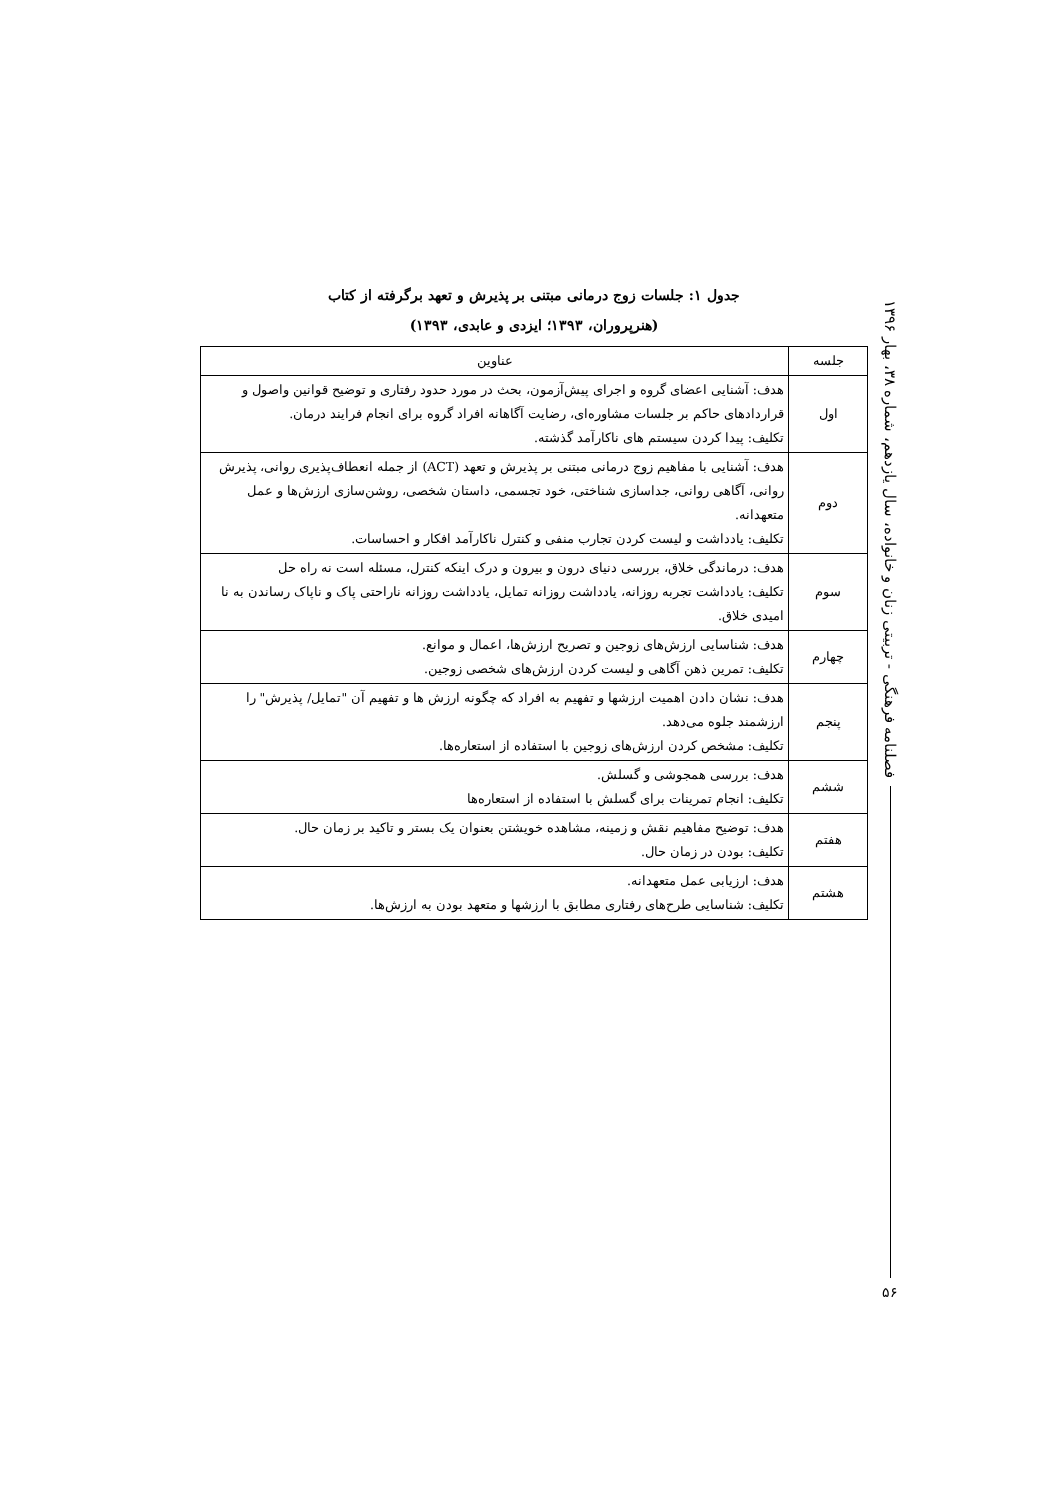جدول ۱: جلسات زوج درمانی مبتنی بر پذیرش و تعهد برگرفته از کتاب
(هنرپروران، ۱۳۹۳؛ ایزدی و عابدی، ۱۳۹۳)
| جلسه | عناوین |
| --- | --- |
| اول | هدف: آشنایی اعضای گروه و اجرای پیش‌آزمون، بحث در مورد حدود رفتاری و توضیح قوانین واصول و قراردادهای حاکم بر جلسات مشاوره‌ای، رضایت آگاهانه افراد گروه برای انجام فرایند درمان. تکلیف: پیدا کردن سیستم های ناکارآمد گذشته. |
| دوم | هدف: آشنایی با مفاهیم زوج درمانی مبتنی بر پذیرش و تعهد (ACT) از جمله انعطاف‌پذیری روانی، پذیرش روانی، آگاهی روانی، جداسازی شناختی، خود تجسمی، داستان شخصی، روشن‌سازی ارزش‌ها و عمل متعهدانه. تکلیف: یادداشت و لیست کردن تجارب منفی و کنترل ناکارآمد افکار و احساسات. |
| سوم | هدف: درماندگی خلاق، بررسی دنیای درون و بیرون و درک اینکه کنترل، مسئله است نه راه حل تکلیف: یادداشت تجربه روزانه، یادداشت روزانه تمایل، یادداشت روزانه ناراحتی پاک و ناپاک رساندن به نا امیدی خلاق. |
| چهارم | هدف: شناسایی ارزش‌های زوجین و تصریح ارزش‌ها، اعمال و موانع. تکلیف: تمرین ذهن آگاهی و لیست کردن ارزش‌های شخصی زوجین. |
| پنجم | هدف: نشان دادن اهمیت ارزشها و تفهیم به افراد که چگونه ارزش ها و تفهیم آن "تمایل/ پذیرش" را ارزشمند جلوه می‌دهد. تکلیف: مشخص کردن ارزش‌های زوجین با استفاده از استعاره‌ها. |
| ششم | هدف: بررسی همجوشی و گسلش. تکلیف: انجام تمرینات برای گسلش با استفاده از استعاره‌ها |
| هفتم | هدف: توضیح مفاهیم نقش و زمینه، مشاهده خویشتن بعنوان یک بستر و تاکید بر زمان حال. تکلیف: بودن در زمان حال. |
| هشتم | هدف: ارزیابی عمل متعهدانه. تکلیف: شناسایی طرح‌های رفتاری مطابق با ارزشها و متعهد بودن به ارزش‌ها. |
فصلنامه فرهنگی - تربیتی زنان و خانواده، سال یازدهم، شماره ۳۸، بهار ۱۳۹۶
۵۶